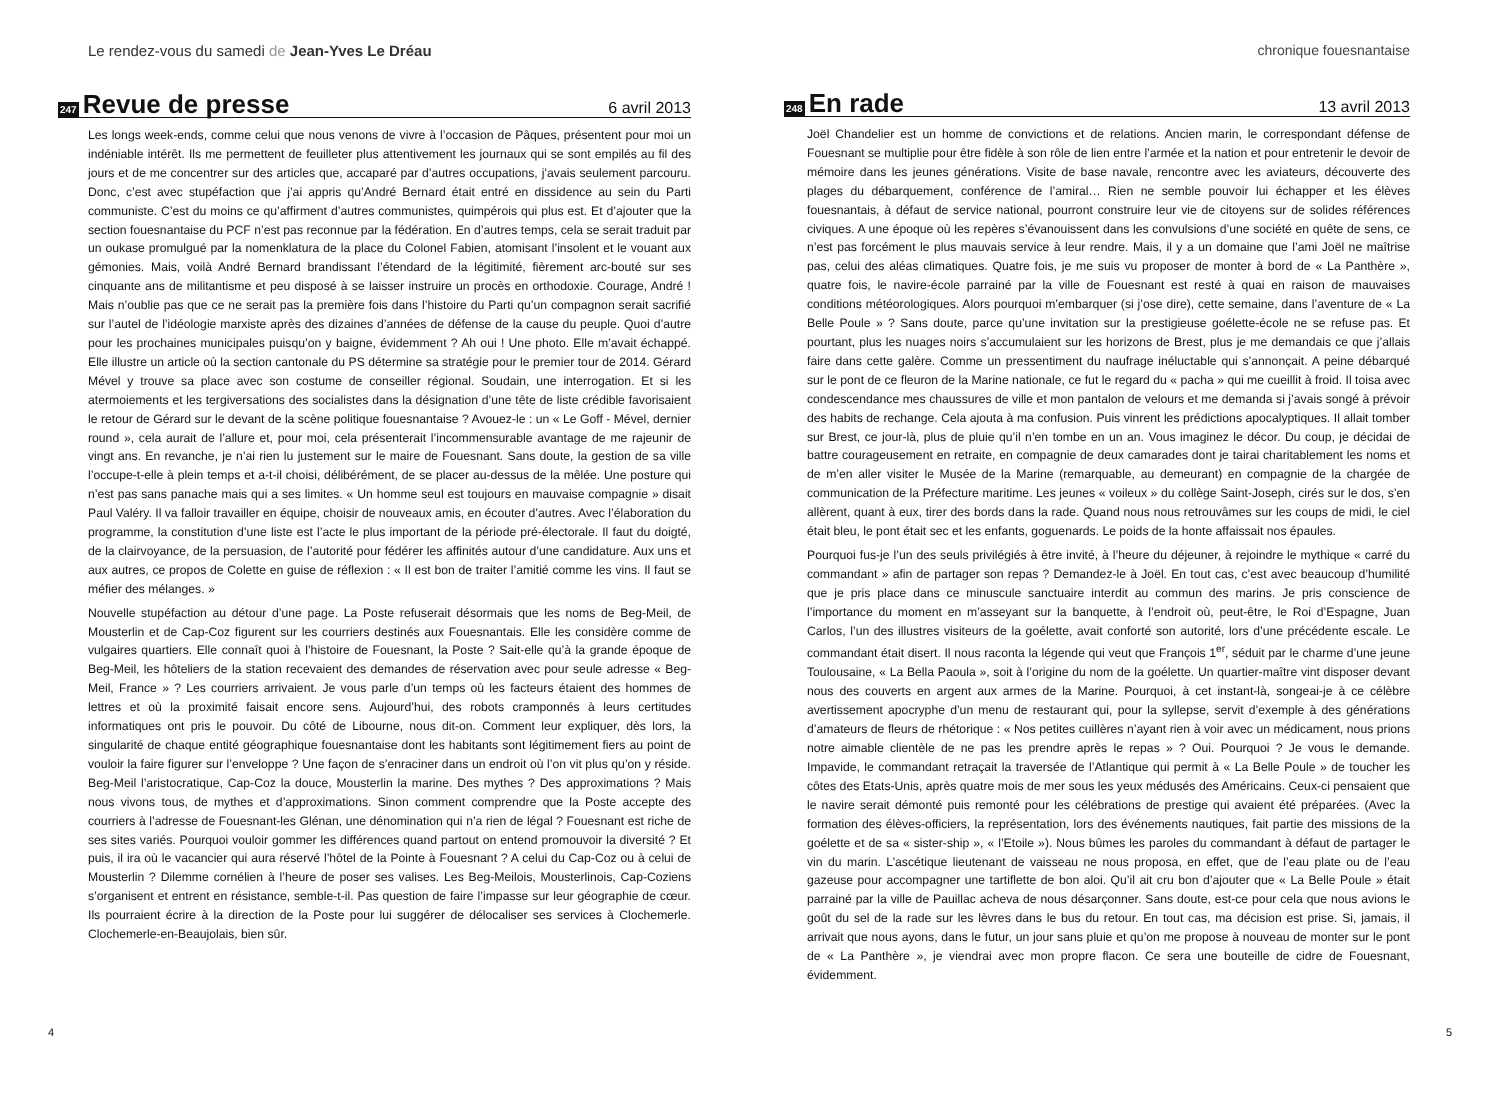Le rendez-vous du samedi de Jean-Yves Le Dréau
247
Revue de presse
6 avril 2013
Les longs week-ends, comme celui que nous venons de vivre à l’occasion de Pâques, présentent pour moi un indéniable intérêt. Ils me permettent de feuilleter plus attentivement les journaux qui se sont empilés au fil des jours et de me concentrer sur des articles que, accaparé par d’autres occupations, j’avais seulement parcouru. Donc, c’est avec stupéfaction que j’ai appris qu’André Bernard était entré en dissidence au sein du Parti communiste. C’est du moins ce qu’affirment d’autres communistes, quimpérois qui plus est. Et d’ajouter que la section fouesnantaise du PCF n’est pas reconnue par la fédération. En d’autres temps, cela se serait traduit par un oukase promulgué par la nomenklatura de la place du Colonel Fabien, atomisant l’insolent et le vouant aux gémonies. Mais, voilà André Bernard brandissant l’étendard de la légitimité, fièrement arc-bouté sur ses cinquante ans de militantisme et peu disposé à se laisser instruire un procès en orthodoxie. Courage, André ! Mais n’oublie pas que ce ne serait pas la première fois dans l’histoire du Parti qu’un compagnon serait sacrifié sur l’autel de l’idéologie marxiste après des dizaines d’années de défense de la cause du peuple. Quoi d’autre pour les prochaines municipales puisqu’on y baigne, évidemment ? Ah oui ! Une photo. Elle m’avait échappé. Elle illustre un article où la section cantonale du PS détermine sa stratégie pour le premier tour de 2014. Gérard Mével y trouve sa place avec son costume de conseiller régional. Soudain, une interrogation. Et si les atermoiements et les tergiversations des socialistes dans la désignation d’une tête de liste crédible favorisaient le retour de Gérard sur le devant de la scène politique fouesnantaise ? Avouez-le : un « Le Goff - Mével, dernier round », cela aurait de l’allure et, pour moi, cela présenterait l’incommensurable avantage de me rajeunir de vingt ans. En revanche, je n’ai rien lu justement sur le maire de Fouesnant. Sans doute, la gestion de sa ville l’occupe-t-elle à plein temps et a-t-il choisi, délibérément, de se placer au-dessus de la mêlée. Une posture qui n’est pas sans panache mais qui a ses limites. « Un homme seul est toujours en mauvaise compagnie » disait Paul Valéry. Il va falloir travailler en équipe, choisir de nouveaux amis, en écouter d’autres. Avec l’élaboration du programme, la constitution d’une liste est l’acte le plus important de la période pré-électorale. Il faut du doigté, de la clairvoyance, de la persuasion, de l’autorité pour fédérer les affinités autour d’une candidature. Aux uns et aux autres, ce propos de Colette en guise de réflexion : « Il est bon de traiter l’amitié comme les vins. Il faut se méfier des mélanges. »
Nouvelle stupéfaction au détour d’une page. La Poste refuserait désormais que les noms de Beg-Meil, de Mousterlin et de Cap-Coz figurent sur les courriers destinés aux Fouesnantais. Elle les considère comme de vulgaires quartiers. Elle connaît quoi à l’histoire de Fouesnant, la Poste ? Sait-elle qu’à la grande époque de Beg-Meil, les hôteliers de la station recevaient des demandes de réservation avec pour seule adresse « Beg-Meil, France » ? Les courriers arrivaient. Je vous parle d’un temps où les facteurs étaient des hommes de lettres et où la proximité faisait encore sens. Aujourd’hui, des robots cramponnés à leurs certitudes informatiques ont pris le pouvoir. Du côté de Libourne, nous dit-on. Comment leur expliquer, dès lors, la singularité de chaque entité géographique fouesnantaise dont les habitants sont légitimement fiers au point de vouloir la faire figurer sur l’enveloppe ? Une façon de s’enraciner dans un endroit où l’on vit plus qu’on y réside. Beg-Meil l’aristocratique, Cap-Coz la douce, Mousterlin la marine. Des mythes ? Des approximations ? Mais nous vivons tous, de mythes et d’approximations. Sinon comment comprendre que la Poste accepte des courriers à l’adresse de Fouesnant-les Glénan, une dénomination qui n’a rien de légal ? Fouesnant est riche de ses sites variés. Pourquoi vouloir gommer les différences quand partout on entend promouvoir la diversité ? Et puis, il ira où le vacancier qui aura réservé l’hôtel de la Pointe à Fouesnant ? A celui du Cap-Coz ou à celui de Mousterlin ? Dilemme cornélien à l’heure de poser ses valises. Les Beg-Meilois, Mousterlinois, Cap-Coziens s’organisent et entrent en résistance, semble-t-il. Pas question de faire l’impasse sur leur géographie de cœur. Ils pourraient écrire à la direction de la Poste pour lui suggérer de délocaliser ses services à Clochemerle. Clochemerle-en-Beaujolais, bien sûr.
4
chronique fouesnantaise
248
En rade
13 avril 2013
Joël Chandelier est un homme de convictions et de relations. Ancien marin, le correspondant défense de Fouesnant se multiplie pour être fidèle à son rôle de lien entre l’armée et la nation et pour entretenir le devoir de mémoire dans les jeunes générations. Visite de base navale, rencontre avec les aviateurs, découverte des plages du débarquement, conférence de l’amiral… Rien ne semble pouvoir lui échapper et les élèves fouesnantais, à défaut de service national, pourront construire leur vie de citoyens sur de solides références civiques. A une époque où les repères s’évanouissent dans les convulsions d’une société en quête de sens, ce n’est pas forcément le plus mauvais service à leur rendre. Mais, il y a un domaine que l’ami Joël ne maîtrise pas, celui des aléas climatiques. Quatre fois, je me suis vu proposer de monter à bord de « La Panthère », quatre fois, le navire-école parrainé par la ville de Fouesnant est resté à quai en raison de mauvaises conditions météorologiques. Alors pourquoi m’embarquer (si j’ose dire), cette semaine, dans l’aventure de « La Belle Poule » ? Sans doute, parce qu’une invitation sur la prestigieuse goélette-école ne se refuse pas. Et pourtant, plus les nuages noirs s’accumulaient sur les horizons de Brest, plus je me demandais ce que j’allais faire dans cette galère. Comme un pressentiment du naufrage inéluctable qui s’annonçait. A peine débarqué sur le pont de ce fleuron de la Marine nationale, ce fut le regard du « pacha » qui me cueillit à froid. Il toisa avec condescendance mes chaussures de ville et mon pantalon de velours et me demanda si j’avais songé à prévoir des habits de rechange. Cela ajouta à ma confusion. Puis vinrent les prédictions apocalyptiques. Il allait tomber sur Brest, ce jour-là, plus de pluie qu’il n’en tombe en un an. Vous imaginez le décor. Du coup, je décidai de battre courageusement en retraite, en compagnie de deux camarades dont je tairai charitablement les noms et de m’en aller visiter le Musée de la Marine (remarquable, au demeurant) en compagnie de la chargée de communication de la Préfecture maritime. Les jeunes « voileux » du collège Saint-Joseph, cirés sur le dos, s’en allèrent, quant à eux, tirer des bords dans la rade. Quand nous nous retrouvâmes sur les coups de midi, le ciel était bleu, le pont était sec et les enfants, goguenards. Le poids de la honte affaissait nos épaules.
Pourquoi fus-je l’un des seuls privilégiés à être invité, à l’heure du déjeuner, à rejoindre le mythique « carré du commandant » afin de partager son repas ? Demandez-le à Joël. En tout cas, c’est avec beaucoup d’humilité que je pris place dans ce minuscule sanctuaire interdit au commun des marins. Je pris conscience de l’importance du moment en m’asseyant sur la banquette, à l’endroit où, peut-être, le Roi d’Espagne, Juan Carlos, l’un des illustres visiteurs de la goélette, avait conforté son autorité, lors d’une précédente escale. Le commandant était disert. Il nous raconta la légende qui veut que François 1<sup>er</sup>, séduit par le charme d’une jeune Toulousaine, « La Bella Paoula », soit à l’origine du nom de la goélette. Un quartier-maître vint disposer devant nous des couverts en argent aux armes de la Marine. Pourquoi, à cet instant-là, songeai-je à ce célèbre avertissement apocryphe d’un menu de restaurant qui, pour la syllepse, servit d’exemple à des générations d’amateurs de fleurs de rhétorique : « Nos petites cuillères n’ayant rien à voir avec un médicament, nous prions notre aimable clientèle de ne pas les prendre après le repas » ? Oui. Pourquoi ? Je vous le demande. Impavide, le commandant retraçait la traversée de l’Atlantique qui permit à « La Belle Poule » de toucher les côtes des Etats-Unis, après quatre mois de mer sous les yeux médusés des Américains. Ceux-ci pensaient que le navire serait démonté puis remonté pour les célébrations de prestige qui avaient été préparées. (Avec la formation des élèves-officiers, la représentation, lors des événements nautiques, fait partie des missions de la goélette et de sa « sister-ship », « l’Etoile »). Nous bûmes les paroles du commandant à défaut de partager le vin du marin. L’ascétique lieutenant de vaisseau ne nous proposa, en effet, que de l’eau plate ou de l’eau gazeuse pour accompagner une tartiflette de bon aloi. Qu’il ait cru bon d’ajouter que « La Belle Poule » était parrainé par la ville de Pauillac acheva de nous désarçonner. Sans doute, est-ce pour cela que nous avions le goût du sel de la rade sur les lèvres dans le bus du retour. En tout cas, ma décision est prise. Si, jamais, il arrivait que nous ayons, dans le futur, un jour sans pluie et qu’on me propose à nouveau de monter sur le pont de « La Panthère », je viendrai avec mon propre flacon. Ce sera une bouteille de cidre de Fouesnant, évidemment.
5